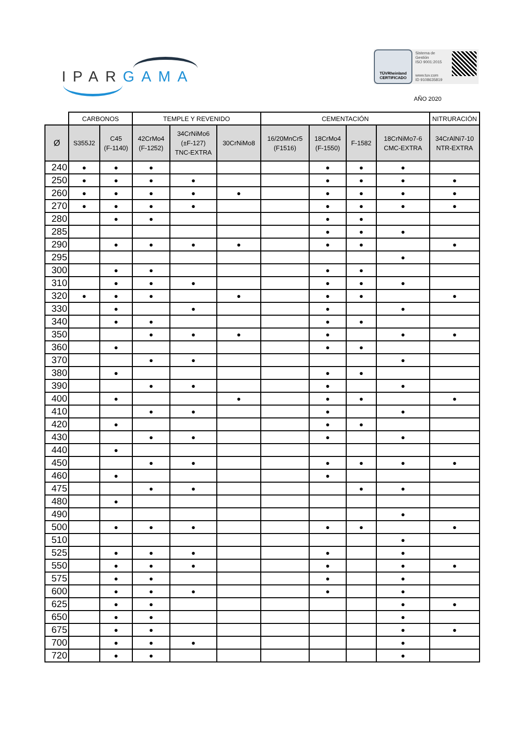IPAR GAMA
TÜVRheinland
CERTIFICADO
Sistema de
Gestión
ISO 9001:2015
www.tuv.com
ID 9108635819
AÑO 2020
| | CARBONOS | | TEMPLE Y REVENIDO | | | CEMENTACIÓN | | | | NITRURACIÓN |
| --- | --- | --- | --- | --- | --- | --- | --- | --- | --- | --- |
| Ø | S355J2 | C45 (F-1140) | 42CrMo4 (F-1252) | 34CrNiMo6 (±F-127) TNC-EXTRA | 30CrNiMo8 | 16/20MnCr5 (F1516) | 18CrMo4 (F-1550) | F-1582 | 18CrNiMo7-6 CMC-EXTRA | 34CrAlNi7-10 NTR-EXTRA |
| 240 | ● | ● | ● | | | | ● | ● | ● | |
| 250 | ● | ● | ● | ● | | | ● | ● | ● | ● |
| 260 | ● | ● | ● | ● | ● | | ● | ● | ● | ● |
| 270 | ● | ● | ● | ● | | | ● | ● | ● | ● |
| 280 | | ● | ● | | | | ● | ● | | |
| 285 | | | | | | | ● | ● | ● | |
| 290 | | ● | ● | ● | ● | | ● | ● | | ● |
| 295 | | | | | | | | | ● | |
| 300 | | ● | ● | | | | ● | ● | | |
| 310 | | ● | ● | ● | | | ● | ● | ● | |
| 320 | ● | ● | ● | | ● | | ● | ● | | ● |
| 330 | | ● | | ● | | | ● | | ● | |
| 340 | | ● | ● | | | | ● | ● | | |
| 350 | | | ● | ● | ● | | ● | | ● | ● |
| 360 | | ● | | | | | ● | ● | | |
| 370 | | | ● | ● | | | | | ● | |
| 380 | | ● | | | | | ● | ● | | |
| 390 | | | ● | ● | | | ● | | ● | |
| 400 | | ● | | | ● | | ● | ● | | ● |
| 410 | | | ● | ● | | | ● | | ● | |
| 420 | | ● | | | | | ● | ● | | |
| 430 | | | ● | ● | | | ● | | ● | |
| 440 | | ● | | | | | | | | |
| 450 | | | ● | ● | | | ● | ● | ● | ● |
| 460 | | ● | | | | | ● | | | |
| 475 | | | ● | ● | | | | ● | ● | |
| 480 | | ● | | | | | | | | |
| 490 | | | | | | | | | ● | |
| 500 | | ● | ● | ● | | | ● | ● | | ● |
| 510 | | | | | | | | | ● | |
| 525 | | ● | ● | ● | | | ● | | ● | |
| 550 | | ● | ● | ● | | | ● | | ● | ● |
| 575 | | ● | ● | | | | ● | | ● | |
| 600 | | ● | ● | ● | | | ● | | ● | |
| 625 | | ● | ● | | | | | | ● | ● |
| 650 | | ● | ● | | | | | | ● | |
| 675 | | ● | ● | | | | | | ● | ● |
| 700 | | ● | ● | ● | | | | | ● | |
| 720 | | ● | ● | | | | | | ● | |